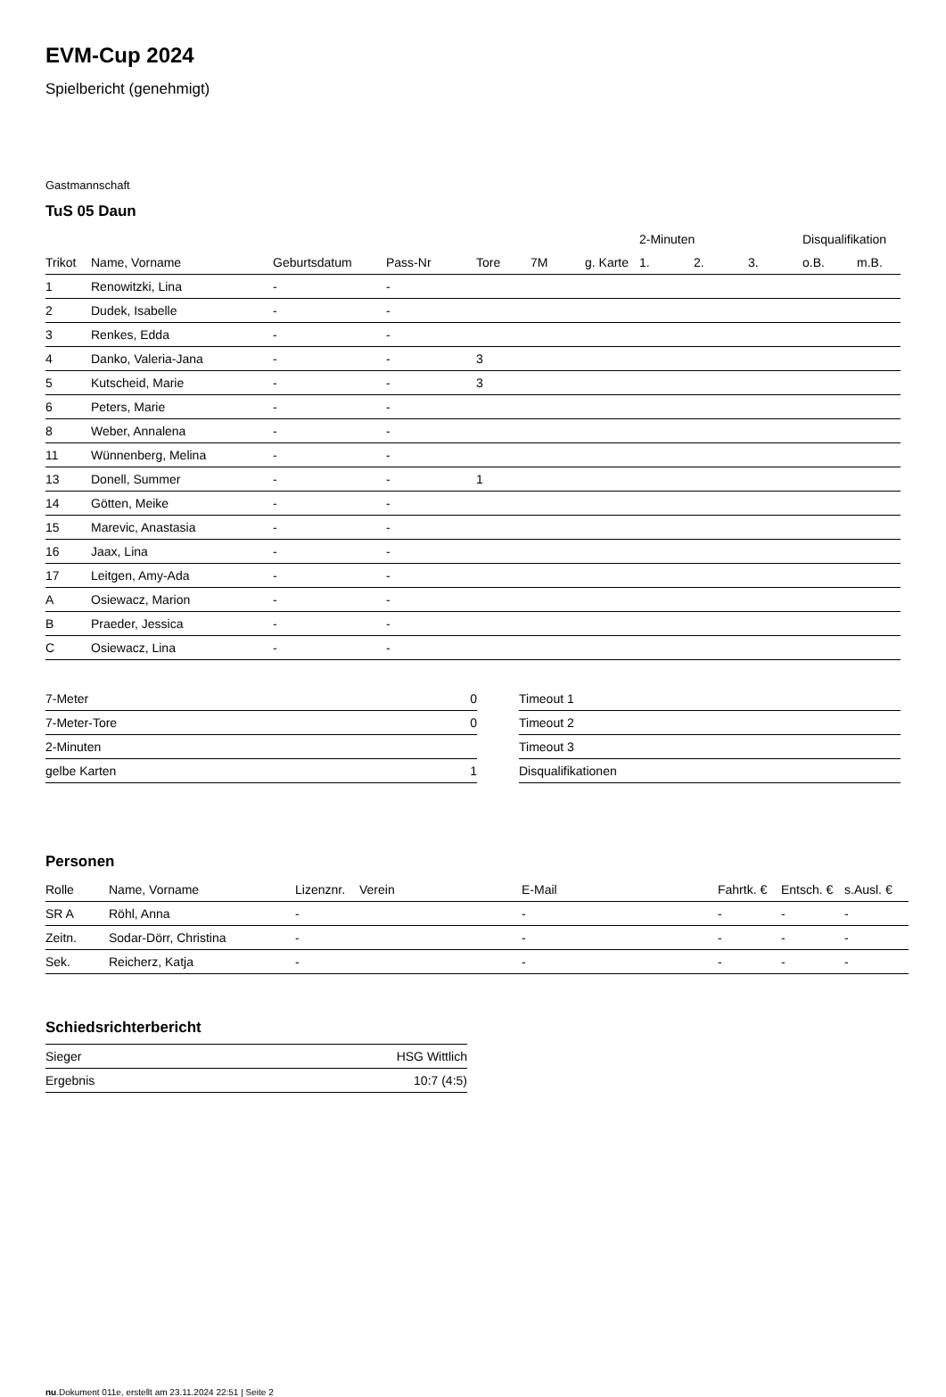EVM-Cup 2024
Spielbericht (genehmigt)
Gastmannschaft
TuS 05 Daun
| | | | | | | | 2-Minuten | | | Disqualifikation | |
| --- | --- | --- | --- | --- | --- | --- | --- | --- | --- | --- | --- |
| Trikot | Name, Vorname | Geburtsdatum | Pass-Nr | Tore | 7M | g. Karte | 1. | 2. | 3. | o.B. | m.B. |
| 1 | Renowitzki, Lina | - | - | | | | | | | | |
| 2 | Dudek, Isabelle | - | - | | | | | | | | |
| 3 | Renkes, Edda | - | - | | | | | | | | |
| 4 | Danko, Valeria-Jana | - | - | 3 | | | | | | | |
| 5 | Kutscheid, Marie | - | - | 3 | | | | | | | |
| 6 | Peters, Marie | - | - | | | | | | | | |
| 8 | Weber, Annalena | - | - | | | | | | | | |
| 11 | Wünnenberg, Melina | - | - | | | | | | | | |
| 13 | Donell, Summer | - | - | 1 | | | | | | | |
| 14 | Götten, Meike | - | - | | | | | | | | |
| 15 | Marevic, Anastasia | - | - | | | | | | | | |
| 16 | Jaax, Lina | - | - | | | | | | | | |
| 17 | Leitgen, Amy-Ada | - | - | | | | | | | | |
| A | Osiewacz, Marion | - | - | | | | | | | | |
| B | Praeder, Jessica | - | - | | | | | | | | |
| C | Osiewacz, Lina | - | - | | | | | | | | |
| 7-Meter | 0 |
| 7-Meter-Tore | 0 |
| 2-Minuten | |
| gelbe Karten | 1 |
| Timeout 1 |
| Timeout 2 |
| Timeout 3 |
| Disqualifikationen |
Personen
| Rolle | Name, Vorname | Lizenznr. | Verein | E-Mail | Fahrtk. € | Entsch. € | s.Ausl. € |
| --- | --- | --- | --- | --- | --- | --- | --- |
| SR A | Röhl, Anna | - | | - | - | - | - |
| Zeitn. | Sodar-Dörr, Christina | - | | - | - | - | - |
| Sek. | Reicherz, Katja | - | | - | - | - | - |
Schiedsrichterbericht
| Sieger | HSG Wittlich |
| Ergebnis | 10:7 (4:5) |
nu.Dokument 011e, erstellt am 23.11.2024 22:51 | Seite 2